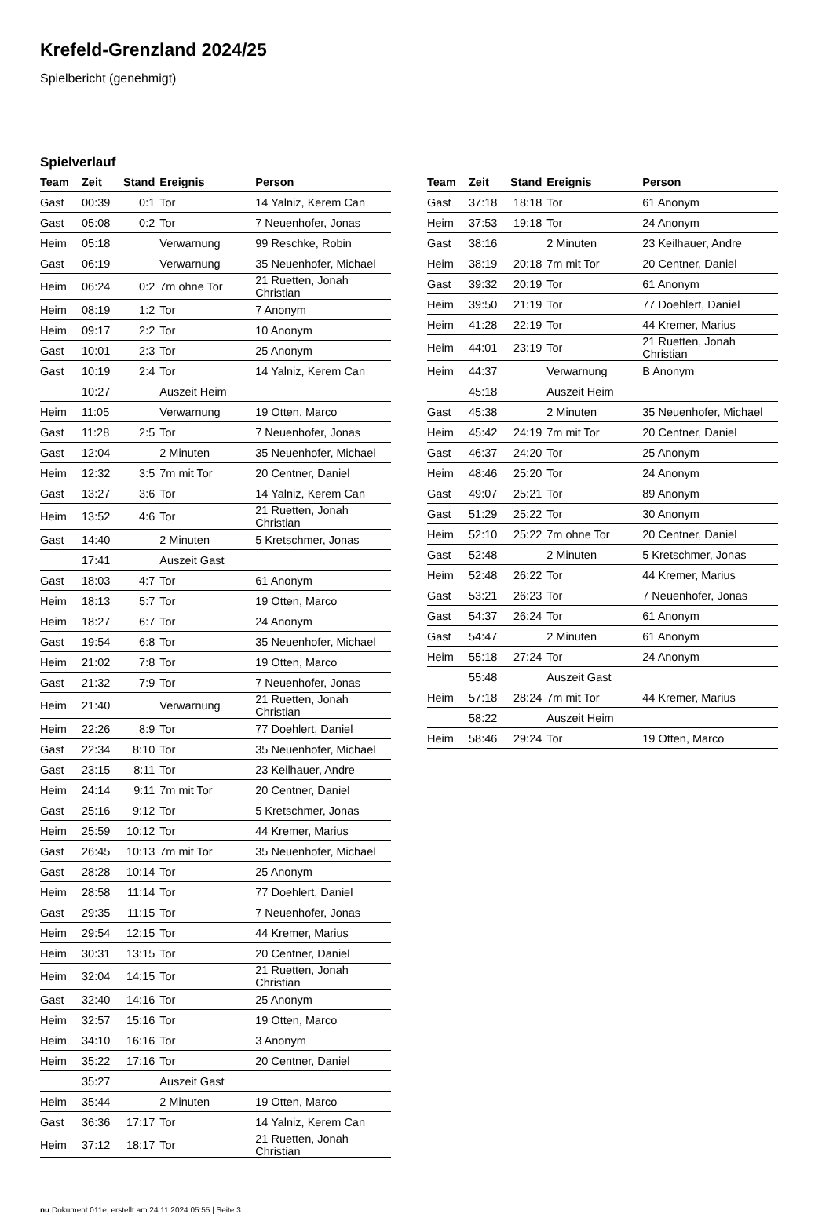Krefeld-Grenzland 2024/25
Spielbericht (genehmigt)
Spielverlauf
| Team | Zeit | Stand | Ereignis | Person |
| --- | --- | --- | --- | --- |
| Gast | 00:39 | 0:1 | Tor | 14 Yalniz, Kerem Can |
| Gast | 05:08 | 0:2 | Tor | 7 Neuenhofer, Jonas |
| Heim | 05:18 | | Verwarnung | 99 Reschke, Robin |
| Gast | 06:19 | | Verwarnung | 35 Neuenhofer, Michael |
| Heim | 06:24 | 0:2 | 7m ohne Tor | 21 Ruetten, Jonah Christian |
| Heim | 08:19 | 1:2 | Tor | 7 Anonym |
| Heim | 09:17 | 2:2 | Tor | 10 Anonym |
| Gast | 10:01 | 2:3 | Tor | 25 Anonym |
| Gast | 10:19 | 2:4 | Tor | 14 Yalniz, Kerem Can |
| | 10:27 | | Auszeit Heim | |
| Heim | 11:05 | | Verwarnung | 19 Otten, Marco |
| Gast | 11:28 | 2:5 | Tor | 7 Neuenhofer, Jonas |
| Gast | 12:04 | | 2 Minuten | 35 Neuenhofer, Michael |
| Heim | 12:32 | 3:5 | 7m mit Tor | 20 Centner, Daniel |
| Gast | 13:27 | 3:6 | Tor | 14 Yalniz, Kerem Can |
| Heim | 13:52 | 4:6 | Tor | 21 Ruetten, Jonah Christian |
| Gast | 14:40 | | 2 Minuten | 5 Kretschmer, Jonas |
| | 17:41 | | Auszeit Gast | |
| Gast | 18:03 | 4:7 | Tor | 61 Anonym |
| Heim | 18:13 | 5:7 | Tor | 19 Otten, Marco |
| Heim | 18:27 | 6:7 | Tor | 24 Anonym |
| Gast | 19:54 | 6:8 | Tor | 35 Neuenhofer, Michael |
| Heim | 21:02 | 7:8 | Tor | 19 Otten, Marco |
| Gast | 21:32 | 7:9 | Tor | 7 Neuenhofer, Jonas |
| Heim | 21:40 | | Verwarnung | 21 Ruetten, Jonah Christian |
| Heim | 22:26 | 8:9 | Tor | 77 Doehlert, Daniel |
| Gast | 22:34 | 8:10 | Tor | 35 Neuenhofer, Michael |
| Gast | 23:15 | 8:11 | Tor | 23 Keilhauer, Andre |
| Heim | 24:14 | 9:11 | 7m mit Tor | 20 Centner, Daniel |
| Gast | 25:16 | 9:12 | Tor | 5 Kretschmer, Jonas |
| Heim | 25:59 | 10:12 | Tor | 44 Kremer, Marius |
| Gast | 26:45 | 10:13 | 7m mit Tor | 35 Neuenhofer, Michael |
| Gast | 28:28 | 10:14 | Tor | 25 Anonym |
| Heim | 28:58 | 11:14 | Tor | 77 Doehlert, Daniel |
| Gast | 29:35 | 11:15 | Tor | 7 Neuenhofer, Jonas |
| Heim | 29:54 | 12:15 | Tor | 44 Kremer, Marius |
| Heim | 30:31 | 13:15 | Tor | 20 Centner, Daniel |
| Heim | 32:04 | 14:15 | Tor | 21 Ruetten, Jonah Christian |
| Gast | 32:40 | 14:16 | Tor | 25 Anonym |
| Heim | 32:57 | 15:16 | Tor | 19 Otten, Marco |
| Heim | 34:10 | 16:16 | Tor | 3 Anonym |
| Heim | 35:22 | 17:16 | Tor | 20 Centner, Daniel |
| | 35:27 | | Auszeit Gast | |
| Heim | 35:44 | | 2 Minuten | 19 Otten, Marco |
| Gast | 36:36 | 17:17 | Tor | 14 Yalniz, Kerem Can |
| Heim | 37:12 | 18:17 | Tor | 21 Ruetten, Jonah Christian |
| Team | Zeit | Stand | Ereignis | Person |
| --- | --- | --- | --- | --- |
| Gast | 37:18 | 18:18 | Tor | 61 Anonym |
| Heim | 37:53 | 19:18 | Tor | 24 Anonym |
| Gast | 38:16 | | 2 Minuten | 23 Keilhauer, Andre |
| Heim | 38:19 | 20:18 | 7m mit Tor | 20 Centner, Daniel |
| Gast | 39:32 | 20:19 | Tor | 61 Anonym |
| Heim | 39:50 | 21:19 | Tor | 77 Doehlert, Daniel |
| Heim | 41:28 | 22:19 | Tor | 44 Kremer, Marius |
| Heim | 44:01 | 23:19 | Tor | 21 Ruetten, Jonah Christian |
| Heim | 44:37 | | Verwarnung | B Anonym |
| | 45:18 | | Auszeit Heim | |
| Gast | 45:38 | | 2 Minuten | 35 Neuenhofer, Michael |
| Heim | 45:42 | 24:19 | 7m mit Tor | 20 Centner, Daniel |
| Gast | 46:37 | 24:20 | Tor | 25 Anonym |
| Heim | 48:46 | 25:20 | Tor | 24 Anonym |
| Gast | 49:07 | 25:21 | Tor | 89 Anonym |
| Gast | 51:29 | 25:22 | Tor | 30 Anonym |
| Heim | 52:10 | 25:22 | 7m ohne Tor | 20 Centner, Daniel |
| Gast | 52:48 | | 2 Minuten | 5 Kretschmer, Jonas |
| Heim | 52:48 | 26:22 | Tor | 44 Kremer, Marius |
| Gast | 53:21 | 26:23 | Tor | 7 Neuenhofer, Jonas |
| Gast | 54:37 | 26:24 | Tor | 61 Anonym |
| Gast | 54:47 | | 2 Minuten | 61 Anonym |
| Heim | 55:18 | 27:24 | Tor | 24 Anonym |
| | 55:48 | | Auszeit Gast | |
| Heim | 57:18 | 28:24 | 7m mit Tor | 44 Kremer, Marius |
| | 58:22 | | Auszeit Heim | |
| Heim | 58:46 | 29:24 | Tor | 19 Otten, Marco |
nu.Dokument 011e, erstellt am 24.11.2024 05:55 | Seite 3